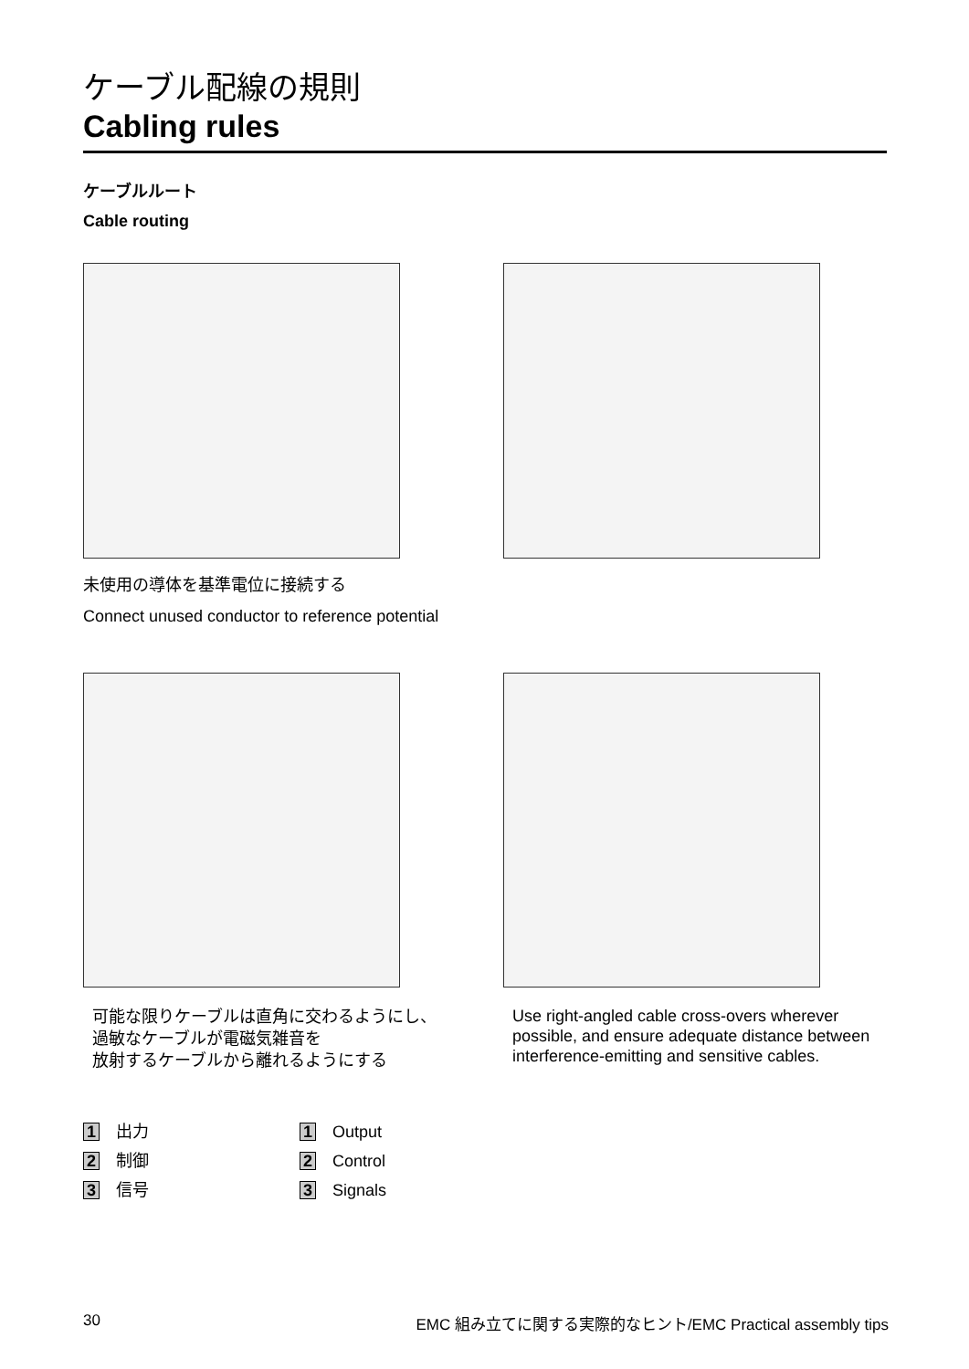ケーブル配線の規則
Cabling rules
ケーブルルート
Cable routing
未使用の導体を基準電位に接続する
Connect unused conductor to reference potential
可能な限りケーブルは直角に交わるようにし、
過敏なケーブルが電磁気雑音を
放射するケーブルから離れるようにする
Use right-angled cable cross-overs wherever possible, and ensure adequate distance between interference-emitting and sensitive cables.
1 出力
2 制御
3 信号
1 Output
2 Control
3 Signals
30 EMC 組み立てに関する実際的なヒント/EMC Practical assembly tips